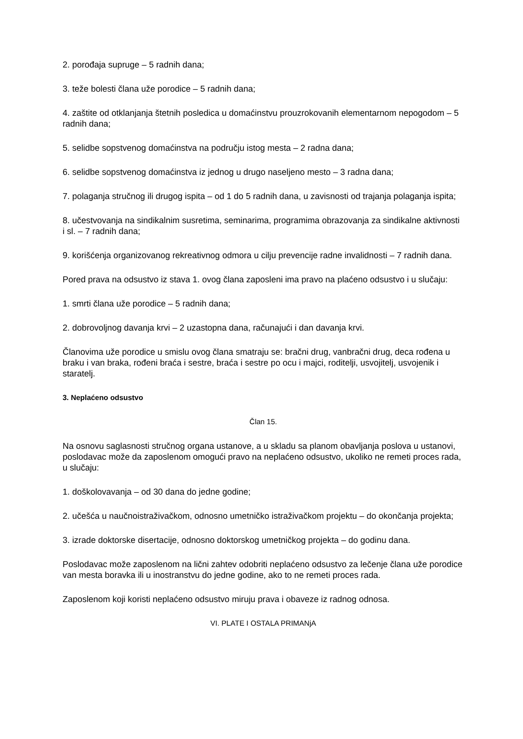2. porođaja supruge – 5 radnih dana;
3. teže bolesti člana uže porodice – 5 radnih dana;
4. zaštite od otklanjanja štetnih posledica u domaćinstvu prouzrokovanih elementarnom nepogodom – 5 radnih dana;
5. selidbe sopstvenog domaćinstva na području istog mesta – 2 radna dana;
6. selidbe sopstvenog domaćinstva iz jednog u drugo naseljeno mesto – 3 radna dana;
7. polaganja stručnog ili drugog ispita – od 1 do 5 radnih dana, u zavisnosti od trajanja polaganja ispita;
8. učestvovanja na sindikalnim susretima, seminarima, programima obrazovanja za sindikalne aktivnosti i sl. – 7 radnih dana;
9. korišćenja organizovanog rekreativnog odmora u cilju prevencije radne invalidnosti – 7 radnih dana.
Pored prava na odsustvo iz stava 1. ovog člana zaposleni ima pravo na plaćeno odsustvo i u slučaju:
1. smrti člana uže porodice – 5 radnih dana;
2. dobrovoljnog davanja krvi – 2 uzastopna dana, računajući i dan davanja krvi.
Članovima uže porodice u smislu ovog člana smatraju se: bračni drug, vanbračni drug, deca rođena u braku i van braka, rođeni braća i sestre, braća i sestre po ocu i majci, roditelji, usvojitelj, usvojenik i staratelj.
3. Neplaćeno odsustvo
Član 15.
Na osnovu saglasnosti stručnog organa ustanove, a u skladu sa planom obavljanja poslova u ustanovi, poslodavac može da zaposlenom omogući pravo na neplaćeno odsustvo, ukoliko ne remeti proces rada, u slučaju:
1. doškolovavanja – od 30 dana do jedne godine;
2. učešća u naučnoistraživačkom, odnosno umetničko istraživačkom projektu – do okončanja projekta;
3. izrade doktorske disertacije, odnosno doktorskog umetničkog projekta – do godinu dana.
Poslodavac može zaposlenom na lični zahtev odobriti neplaćeno odsustvo za lečenje člana uže porodice van mesta boravka ili u inostranstvu do jedne godine, ako to ne remeti proces rada.
Zaposlenom koji koristi neplaćeno odsustvo miruju prava i obaveze iz radnog odnosa.
VI. PLATE I OSTALA PRIMANjA